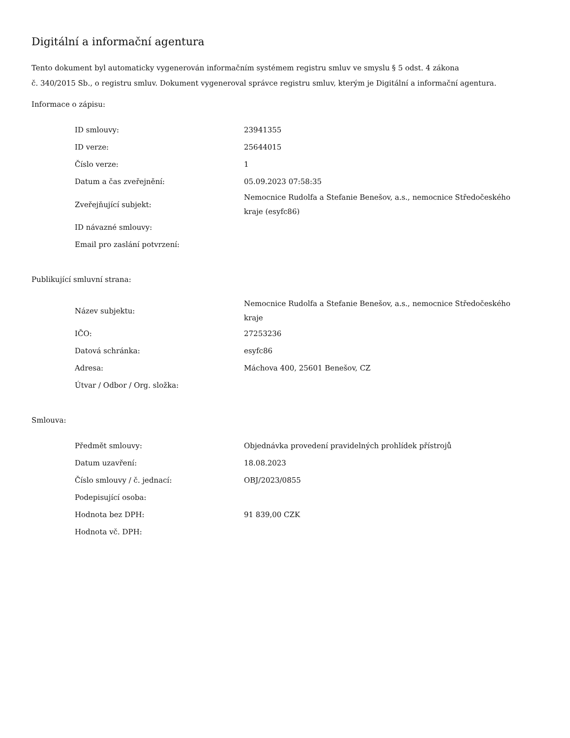Digitální a informační agentura
Tento dokument byl automaticky vygenerován informačním systémem registru smluv ve smyslu § 5 odst. 4 zákona
č. 340/2015 Sb., o registru smluv. Dokument vygeneroval správce registru smluv, kterým je Digitální a informační agentura.
Informace o zápisu:
| ID smlouvy: | 23941355 |
| ID verze: | 25644015 |
| Číslo verze: | 1 |
| Datum a čas zveřejnění: | 05.09.2023 07:58:35 |
| Zveřejňující subjekt: | Nemocnice Rudolfa a Stefanie Benešov, a.s., nemocnice Středočeského kraje (esyfc86) |
| ID návazné smlouvy: | |
| Email pro zaslání potvrzení: | |
Publikující smluvní strana:
| Název subjektu: | Nemocnice Rudolfa a Stefanie Benešov, a.s., nemocnice Středočeského kraje |
| IČO: | 27253236 |
| Datová schránka: | esyfc86 |
| Adresa: | Máchova 400, 25601 Benešov, CZ |
| Útvar / Odbor / Org. složka: | |
Smlouva:
| Předmět smlouvy: | Objednávka provedení pravidelných prohlídek přístrojů |
| Datum uzavření: | 18.08.2023 |
| Číslo smlouvy / č. jednací: | OBJ/2023/0855 |
| Podepisující osoba: | |
| Hodnota bez DPH: | 91 839,00 CZK |
| Hodnota vč. DPH: | |